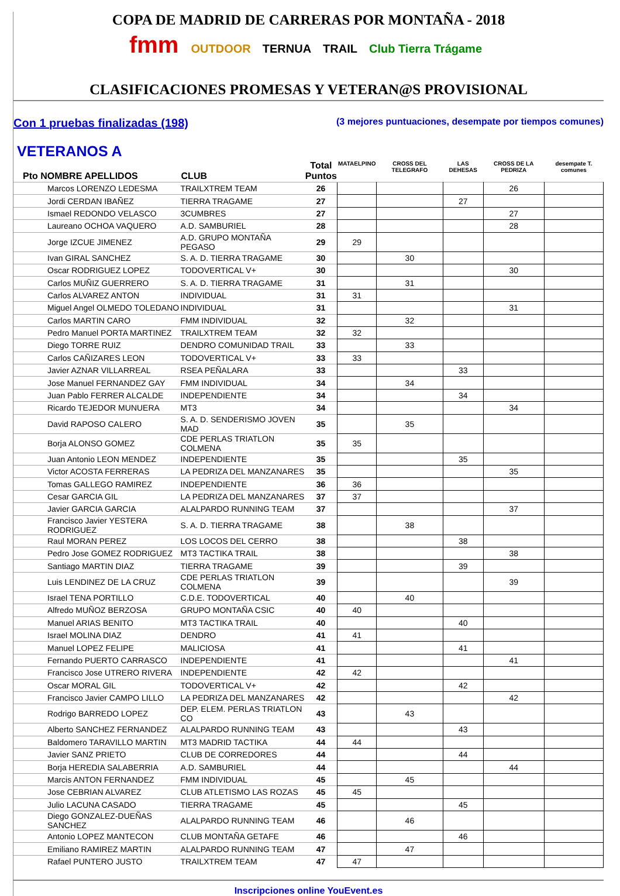COPA DE MADRID DE CARRERAS POR MONTAÑA - 2018
fmm OUTDOOR TERNUA TRAIL Club Tierra Trágame
CLASIFICACIONES PROMESAS Y VETERAN@S PROVISIONAL
Con 1 pruebas finalizadas (198) (3 mejores puntuaciones, desempate por tiempos comunes)
VETERANOS A
| Pto NOMBRE APELLIDOS | CLUB | Total Puntos | MATAELPINO | CROSS DEL TELEGRAFO | LAS DEHESAS | CROSS DE LA PEDRIZA | desempate T. comunes |
| --- | --- | --- | --- | --- | --- | --- | --- |
| Marcos LORENZO LEDESMA | TRAILXTREM TEAM | 26 | | | | 26 | |
| Jordi CERDAN IBAÑEZ | TIERRA TRAGAME | 27 | | | 27 | | |
| Ismael REDONDO VELASCO | 3CUMBRES | 27 | | | | 27 | |
| Laureano OCHOA VAQUERO | A.D. SAMBURIEL | 28 | | | | 28 | |
| Jorge IZCUE JIMENEZ | A.D. GRUPO MONTAÑA PEGASO | 29 | 29 | | | | |
| Ivan GIRAL SANCHEZ | S. A. D. TIERRA TRAGAME | 30 | | 30 | | | |
| Oscar RODRIGUEZ LOPEZ | TODOVERTICAL V+ | 30 | | | | 30 | |
| Carlos MUÑIZ GUERRERO | S. A. D. TIERRA TRAGAME | 31 | | 31 | | | |
| Carlos ALVAREZ ANTON | INDIVIDUAL | 31 | 31 | | | | |
| Miguel Angel OLMEDO TOLEDANO | INDIVIDUAL | 31 | | | | 31 | |
| Carlos MARTIN CARO | FMM INDIVIDUAL | 32 | | 32 | | | |
| Pedro Manuel PORTA MARTINEZ | TRAILXTREM TEAM | 32 | 32 | | | | |
| Diego TORRE RUIZ | DENDRO COMUNIDAD TRAIL | 33 | | 33 | | | |
| Carlos CAÑIZARES LEON | TODOVERTICAL V+ | 33 | 33 | | | | |
| Javier AZNAR VILLARREAL | RSEA PEÑALARA | 33 | | | 33 | | |
| Jose Manuel FERNANDEZ GAY | FMM INDIVIDUAL | 34 | | 34 | | | |
| Juan Pablo FERRER ALCALDE | INDEPENDIENTE | 34 | | | 34 | | |
| Ricardo TEJEDOR MUNUERA | MT3 | 34 | | | | 34 | |
| David RAPOSO CALERO | S. A. D. SENDERISMO JOVEN MAD | 35 | | 35 | | | |
| Borja ALONSO GOMEZ | CDE PERLAS TRIATLON COLMENA | 35 | 35 | | | | |
| Juan Antonio LEON MENDEZ | INDEPENDIENTE | 35 | | | 35 | | |
| Victor ACOSTA FERRERAS | LA PEDRIZA DEL MANZANARES | 35 | | | | 35 | |
| Tomas GALLEGO RAMIREZ | INDEPENDIENTE | 36 | 36 | | | | |
| Cesar GARCIA GIL | LA PEDRIZA DEL MANZANARES | 37 | 37 | | | | |
| Javier GARCIA GARCIA | ALALPARDO RUNNING TEAM | 37 | | | | 37 | |
| Francisco Javier YESTERA RODRIGUEZ | S. A. D. TIERRA TRAGAME | 38 | | 38 | | | |
| Raul MORAN PEREZ | LOS LOCOS DEL CERRO | 38 | | | 38 | | |
| Pedro Jose GOMEZ RODRIGUEZ | MT3 TACTIKA TRAIL | 38 | | | | 38 | |
| Santiago MARTIN DIAZ | TIERRA TRAGAME | 39 | | | 39 | | |
| Luis LENDINEZ DE LA CRUZ | CDE PERLAS TRIATLON COLMENA | 39 | | | | 39 | |
| Israel TENA PORTILLO | C.D.E. TODOVERTICAL | 40 | | 40 | | | |
| Alfredo MUÑOZ BERZOSA | GRUPO MONTAÑA CSIC | 40 | 40 | | | | |
| Manuel ARIAS BENITO | MT3 TACTIKA TRAIL | 40 | | | 40 | | |
| Israel MOLINA DIAZ | DENDRO | 41 | 41 | | | | |
| Manuel LOPEZ FELIPE | MALICIOSA | 41 | | | 41 | | |
| Fernando PUERTO CARRASCO | INDEPENDIENTE | 41 | | | | 41 | |
| Francisco Jose UTRERO RIVERA | INDEPENDIENTE | 42 | 42 | | | | |
| Oscar MORAL GIL | TODOVERTICAL V+ | 42 | | | 42 | | |
| Francisco Javier CAMPO LILLO | LA PEDRIZA DEL MANZANARES | 42 | | | | 42 | |
| Rodrigo BARREDO LOPEZ | DEP. ELEM. PERLAS TRIATLON CO | 43 | | 43 | | | |
| Alberto SANCHEZ FERNANDEZ | ALALPARDO RUNNING TEAM | 43 | | | 43 | | |
| Baldomero TARAVILLO MARTIN | MT3 MADRID TACTIKA | 44 | 44 | | | | |
| Javier SANZ PRIETO | CLUB DE CORREDORES | 44 | | | 44 | | |
| Borja HEREDIA SALABERRIA | A.D. SAMBURIEL | 44 | | | | 44 | |
| Marcis ANTON FERNANDEZ | FMM INDIVIDUAL | 45 | | 45 | | | |
| Jose CEBRIAN ALVAREZ | CLUB ATLETISMO LAS ROZAS | 45 | 45 | | | | |
| Julio LACUNA CASADO | TIERRA TRAGAME | 45 | | | 45 | | |
| Diego GONZALEZ-DUEÑAS SANCHEZ | ALALPARDO RUNNING TEAM | 46 | | 46 | | | |
| Antonio LOPEZ MANTECON | CLUB MONTAÑA GETAFE | 46 | | | 46 | | |
| Emiliano RAMIREZ MARTIN | ALALPARDO RUNNING TEAM | 47 | | 47 | | | |
| Rafael PUNTERO JUSTO | TRAILXTREM TEAM | 47 | 47 | | | | |
Inscripciones online YouEvent.es